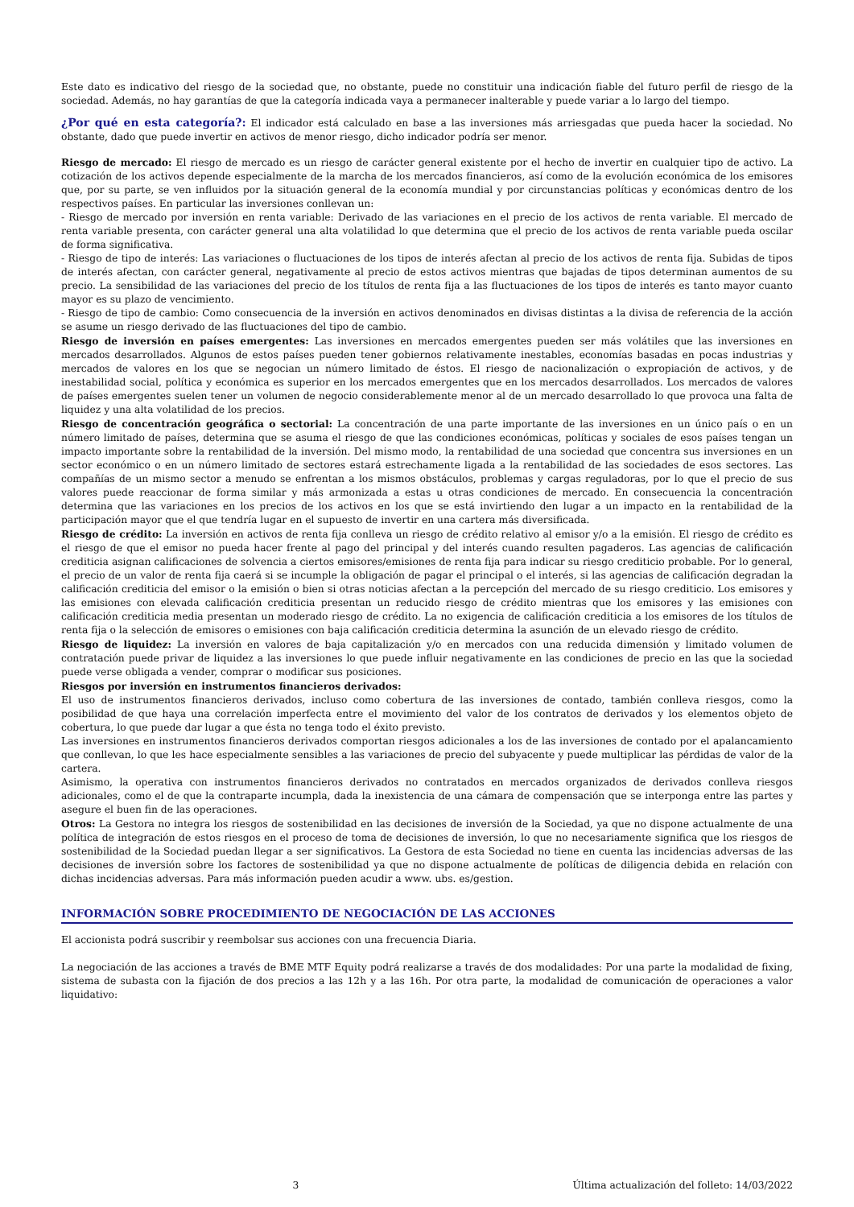Este dato es indicativo del riesgo de la sociedad que, no obstante, puede no constituir una indicación fiable del futuro perfil de riesgo de la sociedad. Además, no hay garantías de que la categoría indicada vaya a permanecer inalterable y puede variar a lo largo del tiempo.
¿Por qué en esta categoría?: El indicador está calculado en base a las inversiones más arriesgadas que pueda hacer la sociedad. No obstante, dado que puede invertir en activos de menor riesgo, dicho indicador podría ser menor.
Riesgo de mercado: El riesgo de mercado es un riesgo de carácter general existente por el hecho de invertir en cualquier tipo de activo. La cotización de los activos depende especialmente de la marcha de los mercados financieros, así como de la evolución económica de los emisores que, por su parte, se ven influidos por la situación general de la economía mundial y por circunstancias políticas y económicas dentro de los respectivos países. En particular las inversiones conllevan un:
- Riesgo de mercado por inversión en renta variable: Derivado de las variaciones en el precio de los activos de renta variable. El mercado de renta variable presenta, con carácter general una alta volatilidad lo que determina que el precio de los activos de renta variable pueda oscilar de forma significativa.
- Riesgo de tipo de interés: Las variaciones o fluctuaciones de los tipos de interés afectan al precio de los activos de renta fija. Subidas de tipos de interés afectan, con carácter general, negativamente al precio de estos activos mientras que bajadas de tipos determinan aumentos de su precio. La sensibilidad de las variaciones del precio de los títulos de renta fija a las fluctuaciones de los tipos de interés es tanto mayor cuanto mayor es su plazo de vencimiento.
- Riesgo de tipo de cambio: Como consecuencia de la inversión en activos denominados en divisas distintas a la divisa de referencia de la acción se asume un riesgo derivado de las fluctuaciones del tipo de cambio.
Riesgo de inversión en países emergentes: Las inversiones en mercados emergentes pueden ser más volátiles que las inversiones en mercados desarrollados. Algunos de estos países pueden tener gobiernos relativamente inestables, economías basadas en pocas industrias y mercados de valores en los que se negocian un número limitado de éstos. El riesgo de nacionalización o expropiación de activos, y de inestabilidad social, política y económica es superior en los mercados emergentes que en los mercados desarrollados. Los mercados de valores de países emergentes suelen tener un volumen de negocio considerablemente menor al de un mercado desarrollado lo que provoca una falta de liquidez y una alta volatilidad de los precios.
Riesgo de concentración geográfica o sectorial: La concentración de una parte importante de las inversiones en un único país o en un número limitado de países, determina que se asuma el riesgo de que las condiciones económicas, políticas y sociales de esos países tengan un impacto importante sobre la rentabilidad de la inversión. Del mismo modo, la rentabilidad de una sociedad que concentra sus inversiones en un sector económico o en un número limitado de sectores estará estrechamente ligada a la rentabilidad de las sociedades de esos sectores. Las compañías de un mismo sector a menudo se enfrentan a los mismos obstáculos, problemas y cargas reguladoras, por lo que el precio de sus valores puede reaccionar de forma similar y más armonizada a estas u otras condiciones de mercado. En consecuencia la concentración determina que las variaciones en los precios de los activos en los que se está invirtiendo den lugar a un impacto en la rentabilidad de la participación mayor que el que tendría lugar en el supuesto de invertir en una cartera más diversificada.
Riesgo de crédito: La inversión en activos de renta fija conlleva un riesgo de crédito relativo al emisor y/o a la emisión. El riesgo de crédito es el riesgo de que el emisor no pueda hacer frente al pago del principal y del interés cuando resulten pagaderos. Las agencias de calificación crediticia asignan calificaciones de solvencia a ciertos emisores/emisiones de renta fija para indicar su riesgo crediticio probable. Por lo general, el precio de un valor de renta fija caerá si se incumple la obligación de pagar el principal o el interés, si las agencias de calificación degradan la calificación crediticia del emisor o la emisión o bien si otras noticias afectan a la percepción del mercado de su riesgo crediticio. Los emisores y las emisiones con elevada calificación crediticia presentan un reducido riesgo de crédito mientras que los emisores y las emisiones con calificación crediticia media presentan un moderado riesgo de crédito. La no exigencia de calificación crediticia a los emisores de los títulos de renta fija o la selección de emisores o emisiones con baja calificación crediticia determina la asunción de un elevado riesgo de crédito.
Riesgo de liquidez: La inversión en valores de baja capitalización y/o en mercados con una reducida dimensión y limitado volumen de contratación puede privar de liquidez a las inversiones lo que puede influir negativamente en las condiciones de precio en las que la sociedad puede verse obligada a vender, comprar o modificar sus posiciones.
Riesgos por inversión en instrumentos financieros derivados:
El uso de instrumentos financieros derivados, incluso como cobertura de las inversiones de contado, también conlleva riesgos, como la posibilidad de que haya una correlación imperfecta entre el movimiento del valor de los contratos de derivados y los elementos objeto de cobertura, lo que puede dar lugar a que ésta no tenga todo el éxito previsto.
Las inversiones en instrumentos financieros derivados comportan riesgos adicionales a los de las inversiones de contado por el apalancamiento que conllevan, lo que les hace especialmente sensibles a las variaciones de precio del subyacente y puede multiplicar las pérdidas de valor de la cartera.
Asimismo, la operativa con instrumentos financieros derivados no contratados en mercados organizados de derivados conlleva riesgos adicionales, como el de que la contraparte incumpla, dada la inexistencia de una cámara de compensación que se interponga entre las partes y asegure el buen fin de las operaciones.
Otros: La Gestora no integra los riesgos de sostenibilidad en las decisiones de inversión de la Sociedad, ya que no dispone actualmente de una política de integración de estos riesgos en el proceso de toma de decisiones de inversión, lo que no necesariamente significa que los riesgos de sostenibilidad de la Sociedad puedan llegar a ser significativos. La Gestora de esta Sociedad no tiene en cuenta las incidencias adversas de las decisiones de inversión sobre los factores de sostenibilidad ya que no dispone actualmente de políticas de diligencia debida en relación con dichas incidencias adversas. Para más información pueden acudir a www. ubs. es/gestion.
INFORMACIÓN SOBRE PROCEDIMIENTO DE NEGOCIACIÓN DE LAS ACCIONES
El accionista podrá suscribir y reembolsar sus acciones con una frecuencia Diaria.
La negociación de las acciones a través de BME MTF Equity podrá realizarse a través de dos modalidades: Por una parte la modalidad de fixing, sistema de subasta con la fijación de dos precios a las 12h y a las 16h. Por otra parte, la modalidad de comunicación de operaciones a valor liquidativo:
3 Última actualización del folleto: 14/03/2022